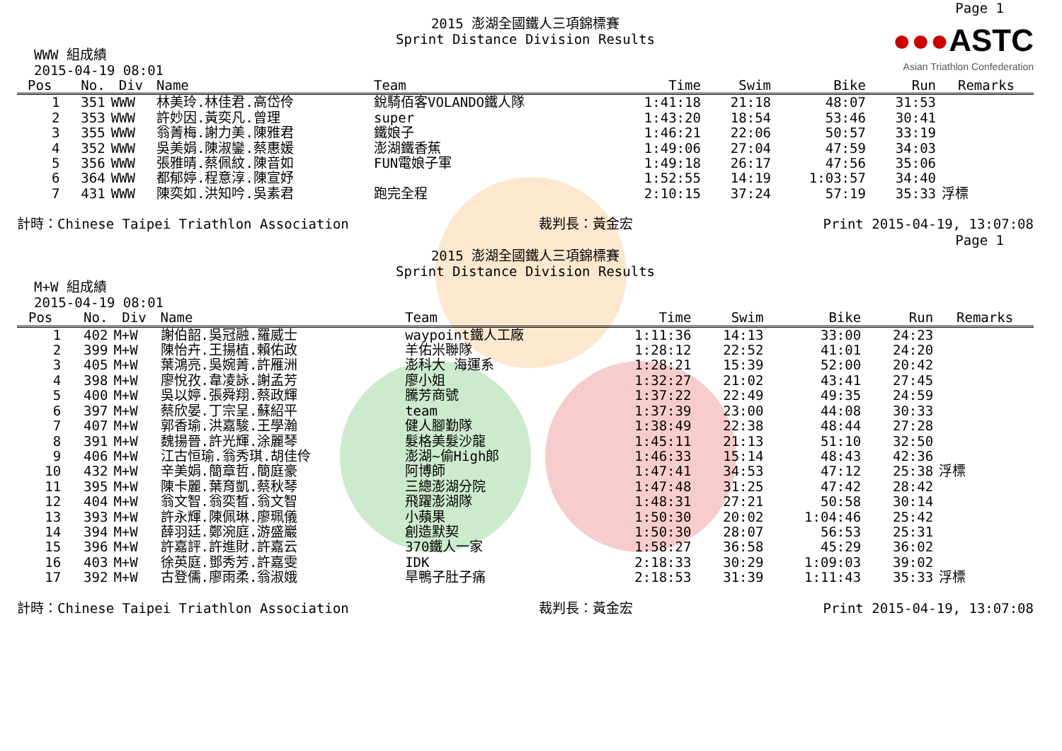●●●ASTC
Asian Triathlon Confederation
Page 1
2015 澎湖全國鐵人三項錦標賽
Sprint Distance Division Results
WWW 組成績
2015-04-19 08:01
| Pos | No. | Div | Name | Team | Time | Swim | Bike | Run | Remarks |
| --- | --- | --- | --- | --- | --- | --- | --- | --- | --- |
| 1 | 351 | WWW | 林美玲.林佳君.高岱伶 | 銳騎佰客VOLANDO鐵人隊 | 1:41:18 | 21:18 | 48:07 | 31:53 | |
| 2 | 353 | WWW | 許妙因.黃奕凡.曾理 | super | 1:43:20 | 18:54 | 53:46 | 30:41 | |
| 3 | 355 | WWW | 翁菁梅.謝力美.陳雅君 | 鐵娘子 | 1:46:21 | 22:06 | 50:57 | 33:19 | |
| 4 | 352 | WWW | 吳美娟.陳淑鑾.蔡惠媛 | 澎湖鐵香蕉 | 1:49:06 | 27:04 | 47:59 | 34:03 | |
| 5 | 356 | WWW | 張雅晴.蔡佩紋.陳音如 | FUN電娘子軍 | 1:49:18 | 26:17 | 47:56 | 35:06 | |
| 6 | 364 | WWW | 都郁婷.程意淳.陳宣妤 | | 1:52:55 | 14:19 | 1:03:57 | 34:40 | |
| 7 | 431 | WWW | 陳奕如.洪知吟.吳素君 | 跑完全程 | 2:10:15 | 37:24 | 57:19 | 35:33 | 浮標 |
計時：Chinese Taipei Triathlon Association 裁判長：黃金宏 Print 2015-04-19, 13:07:08
Page 1
2015 澎湖全國鐵人三項錦標賽
Sprint Distance Division Results
M+W 組成績
2015-04-19 08:01
| Pos | No. | Div | Name | Team | Time | Swim | Bike | Run | Remarks |
| --- | --- | --- | --- | --- | --- | --- | --- | --- | --- |
| 1 | 402 | M+W | 謝伯韶.吳冠融.羅威士 | waypoint鐵人工廠 | 1:11:36 | 14:13 | 33:00 | 24:23 | |
| 2 | 399 | M+W | 陳怡卉.王揚植.賴佑政 | 羊佑米聯隊 | 1:28:12 | 22:52 | 41:01 | 24:20 | |
| 3 | 405 | M+W | 葉鴻亮.吳婉菁.許雁洲 | 澎科大 海運系 | 1:28:21 | 15:39 | 52:00 | 20:42 | |
| 4 | 398 | M+W | 廖悅孜.韋凌詠.謝孟芳 | 廖小姐 | 1:32:27 | 21:02 | 43:41 | 27:45 | |
| 5 | 400 | M+W | 吳以婷.張舜翔.蔡政輝 | 騰芳商號 | 1:37:22 | 22:49 | 49:35 | 24:59 | |
| 6 | 397 | M+W | 蔡欣晏.丁宗呈.蘇紹平 | team | 1:37:39 | 23:00 | 44:08 | 30:33 | |
| 7 | 407 | M+W | 郭香瑜.洪嘉駿.王學瀚 | 健人腳勤隊 | 1:38:49 | 22:38 | 48:44 | 27:28 | |
| 8 | 391 | M+W | 魏揚晉.許光輝.涂麗琴 | 髮格美髮沙龍 | 1:45:11 | 21:13 | 51:10 | 32:50 | |
| 9 | 406 | M+W | 江古恒瑜.翁秀琪.胡佳伶 | 澎湖~偷High郎 | 1:46:33 | 15:14 | 48:43 | 42:36 | |
| 10 | 432 | M+W | 辛美娟.簡章哲.簡庭豪 | 阿博師 | 1:47:41 | 34:53 | 47:12 | 25:38 | 浮標 |
| 11 | 395 | M+W | 陳卡麗.葉育凱.蔡秋琴 | 三總澎湖分院 | 1:47:48 | 31:25 | 47:42 | 28:42 | |
| 12 | 404 | M+W | 翁文智.翁奕晳.翁文智 | 飛躍澎湖隊 | 1:48:31 | 27:21 | 50:58 | 30:14 | |
| 13 | 393 | M+W | 許永輝.陳佩琳.廖珮儀 | 小蘋果 | 1:50:30 | 20:02 | 1:04:46 | 25:42 | |
| 14 | 394 | M+W | 薛羽廷.鄭涴庭.游盛巖 | 創造默契 | 1:50:30 | 28:07 | 56:53 | 25:31 | |
| 15 | 396 | M+W | 許嘉評.許進財.許嘉云 | 370鐵人一家 | 1:58:27 | 36:58 | 45:29 | 36:02 | |
| 16 | 403 | M+W | 徐英庭.鄧秀芳.許嘉雯 | IDK | 2:18:33 | 30:29 | 1:09:03 | 39:02 | |
| 17 | 392 | M+W | 古登儒.廖雨柔.翁淑娥 | 旱鴨子肚子痛 | 2:18:53 | 31:39 | 1:11:43 | 35:33 | 浮標 |
計時：Chinese Taipei Triathlon Association 裁判長：黃金宏 Print 2015-04-19, 13:07:08